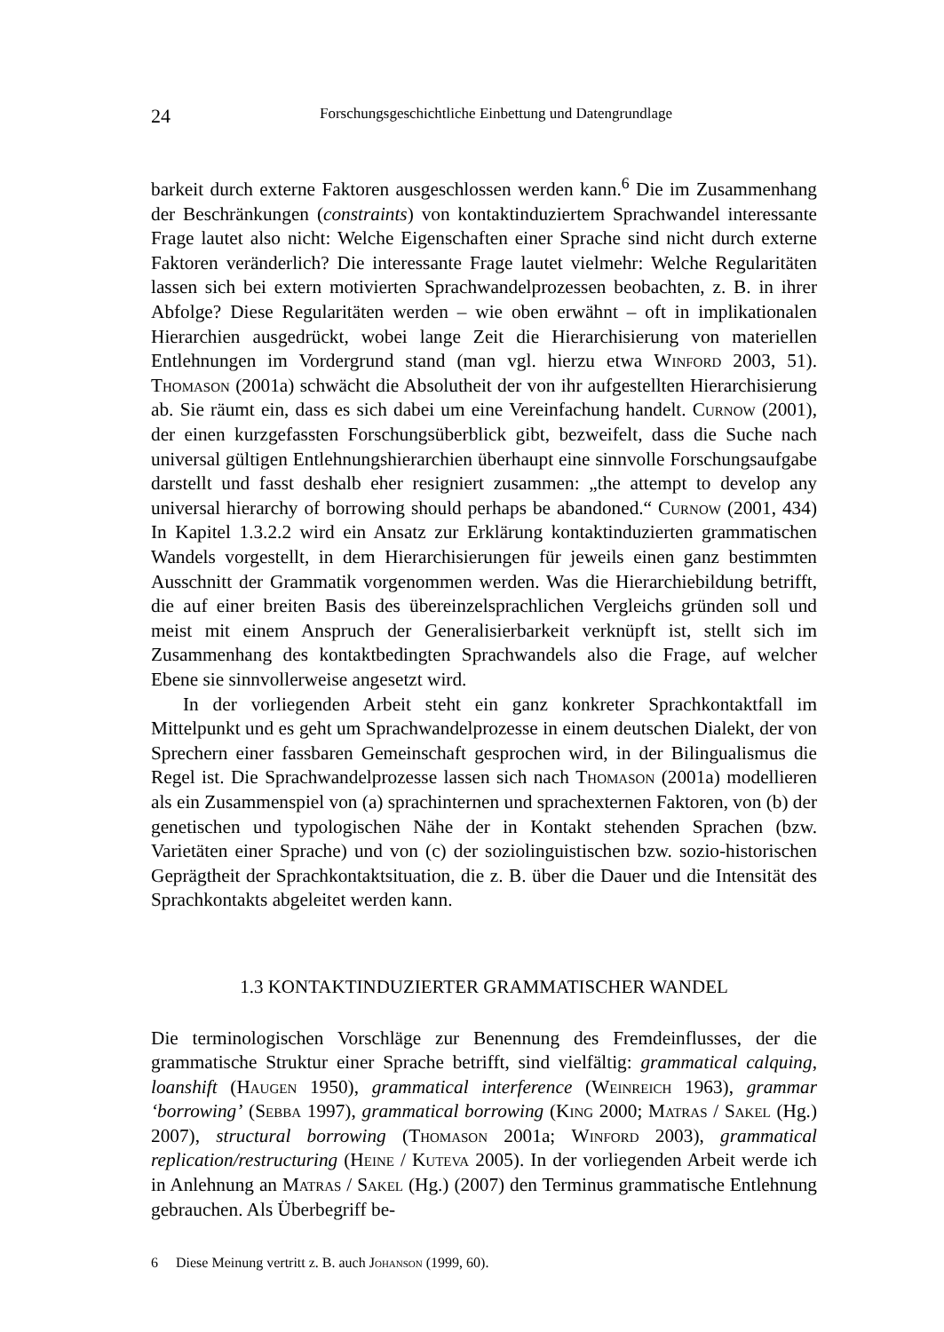24 Forschungsgeschichtliche Einbettung und Datengrundlage
barkeit durch externe Faktoren ausgeschlossen werden kann.<sup>6</sup> Die im Zusammenhang der Beschränkungen (constraints) von kontaktinduziertem Sprachwandel interessante Frage lautet also nicht: Welche Eigenschaften einer Sprache sind nicht durch externe Faktoren veränderlich? Die interessante Frage lautet vielmehr: Welche Regularitäten lassen sich bei extern motivierten Sprachwandelprozessen beobachten, z. B. in ihrer Abfolge? Diese Regularitäten werden – wie oben erwähnt – oft in implikationalen Hierarchien ausgedrückt, wobei lange Zeit die Hierarchisierung von materiellen Entlehnungen im Vordergrund stand (man vgl. hierzu etwa Winford 2003, 51). Thomason (2001a) schwächt die Absolutheit der von ihr aufgestellten Hierarchisierung ab. Sie räumt ein, dass es sich dabei um eine Vereinfachung handelt. Curnow (2001), der einen kurzgefassten Forschungsüberblick gibt, bezweifelt, dass die Suche nach universal gültigen Entlehnungshierarchien überhaupt eine sinnvolle Forschungsaufgabe darstellt und fasst deshalb eher resigniert zusammen: „the attempt to develop any universal hierarchy of borrowing should perhaps be abandoned.“ Curnow (2001, 434) In Kapitel 1.3.2.2 wird ein Ansatz zur Erklärung kontaktinduzierten grammatischen Wandels vorgestellt, in dem Hierarchisierungen für jeweils einen ganz bestimmten Ausschnitt der Grammatik vorgenommen werden. Was die Hierarchiebildung betrifft, die auf einer breiten Basis des übereinzelsprachlichen Vergleichs gründen soll und meist mit einem Anspruch der Generalisierbarkeit verknüpft ist, stellt sich im Zusammenhang des kontaktbedingten Sprachwandels also die Frage, auf welcher Ebene sie sinnvollerweise angesetzt wird.
In der vorliegenden Arbeit steht ein ganz konkreter Sprachkontaktfall im Mittelpunkt und es geht um Sprachwandelprozesse in einem deutschen Dialekt, der von Sprechern einer fassbaren Gemeinschaft gesprochen wird, in der Bilingualismus die Regel ist. Die Sprachwandelprozesse lassen sich nach Thomason (2001a) modellieren als ein Zusammenspiel von (a) sprachinternen und sprachexternen Faktoren, von (b) der genetischen und typologischen Nähe der in Kontakt stehenden Sprachen (bzw. Varietäten einer Sprache) und von (c) der soziolinguistischen bzw. sozio-historischen Geprägtheit der Sprachkontaktsituation, die z. B. über die Dauer und die Intensität des Sprachkontakts abgeleitet werden kann.
1.3 KONTAKTINDUZIERTER GRAMMATISCHER WANDEL
Die terminologischen Vorschläge zur Benennung des Fremdeinflusses, der die grammatische Struktur einer Sprache betrifft, sind vielfältig: grammatical calquing, loanshift (Haugen 1950), grammatical interference (Weinreich 1963), grammar ‘borrowing’ (Sebba 1997), grammatical borrowing (King 2000; Matras / Sakel (Hg.) 2007), structural borrowing (Thomason 2001a; Winford 2003), grammatical replication/restructuring (Heine / Kuteva 2005). In der vorliegenden Arbeit werde ich in Anlehnung an Matras / Sakel (Hg.) (2007) den Terminus grammatische Entlehnung gebrauchen. Als Überbegriff be-
6 Diese Meinung vertritt z. B. auch Johanson (1999, 60).